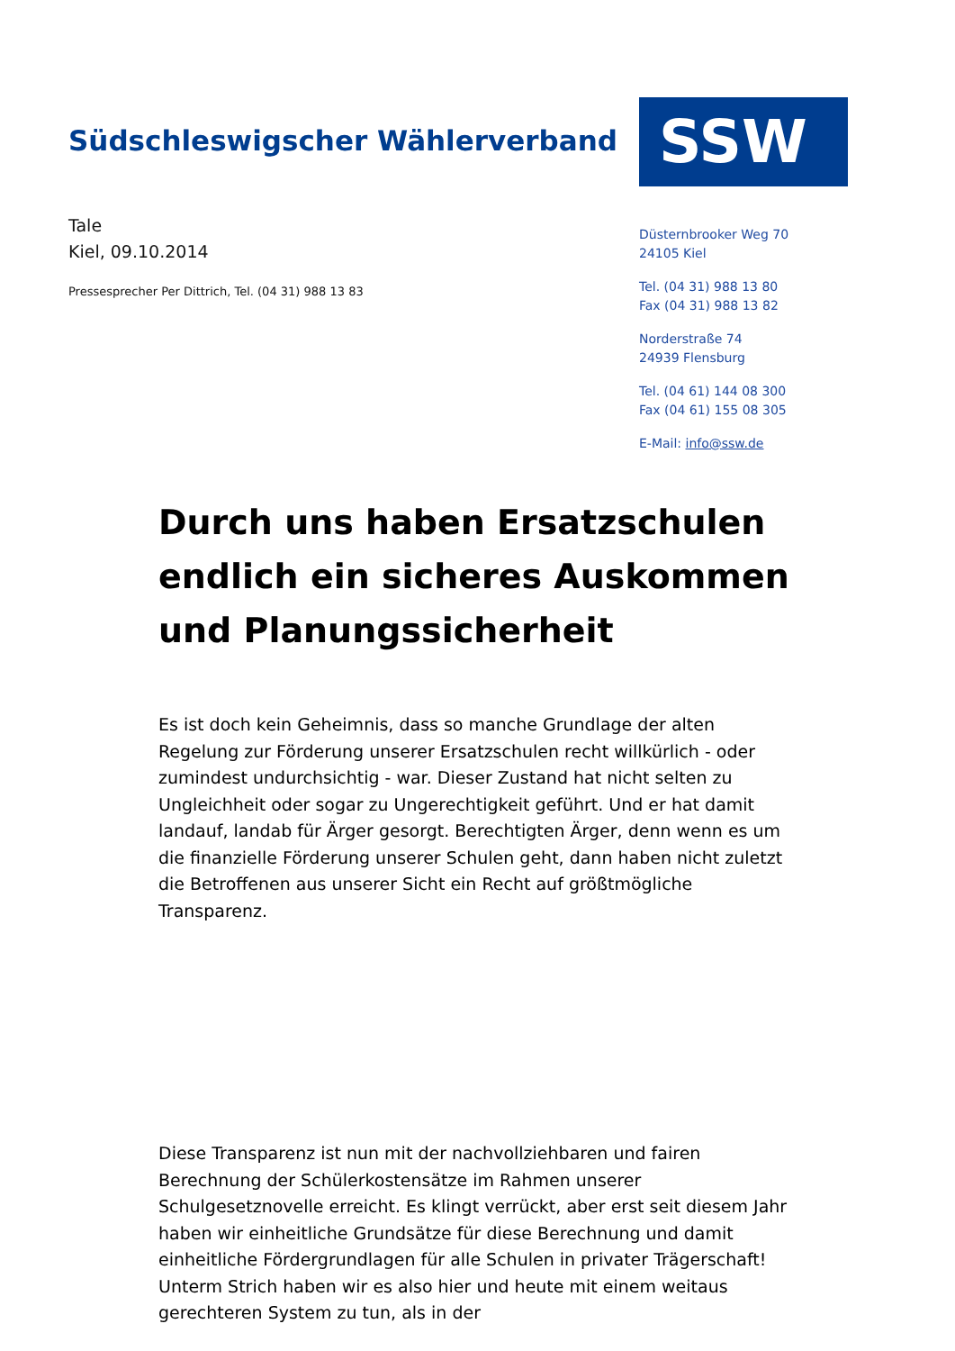Südschleswigscher Wählerverband
SSW
Tale
Kiel, 09.10.2014
Pressesprecher Per Dittrich, Tel. (04 31) 988 13 83
Düsternbrooker Weg 70
24105 Kiel
Tel. (04 31) 988 13 80
Fax (04 31) 988 13 82
Norderstraße 74
24939 Flensburg
Tel. (04 61) 144 08 300
Fax (04 61) 155 08 305
E-Mail: info@ssw.de
Durch uns haben Ersatzschulen endlich ein sicheres Auskommen und Planungssicherheit
Es ist doch kein Geheimnis, dass so manche Grundlage der alten Regelung zur Förderung unserer Ersatzschulen recht willkürlich - oder zumindest undurchsichtig - war. Dieser Zustand hat nicht selten zu Ungleichheit oder sogar zu Ungerechtigkeit geführt. Und er hat damit landauf, landab für Ärger gesorgt. Berechtigten Ärger, denn wenn es um die finanzielle Förderung unserer Schulen geht, dann haben nicht zuletzt die Betroffenen aus unserer Sicht ein Recht auf größtmögliche Transparenz.
Diese Transparenz ist nun mit der nachvollziehbaren und fairen Berechnung der Schülerkostensätze im Rahmen unserer Schulgesetznovelle erreicht. Es klingt verrückt, aber erst seit diesem Jahr haben wir einheitliche Grundsätze für diese Berechnung und damit einheitliche Fördergrundlagen für alle Schulen in privater Trägerschaft! Unterm Strich haben wir es also hier und heute mit einem weitaus gerechteren System zu tun, als in der